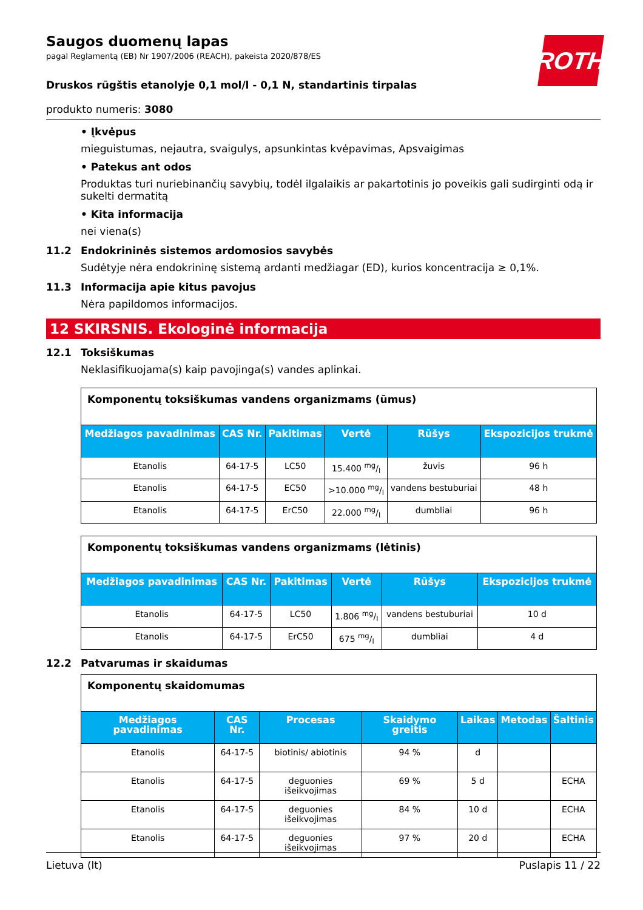ROTH
Saugos duomenų lapas
pagal Reglamentą (EB) Nr 1907/2006 (REACH), pakeista 2020/878/ES
Druskos rūgštis etanolyje 0,1 mol/l - 0,1 N, standartinis tirpalas
produkto numeris: 3080
• Įkvėpus
mieguistumas, nejautra, svaigulys, apsunkintas kvėpavimas, Apsvaigimas
• Patekus ant odos
Produktas turi nuriebinančių savybių, todėl ilgalaikis ar pakartotinis jo poveikis gali sudirginti odą ir sukelti dermatitą
• Kita informacija
nei viena(s)
11.2 Endokrininės sistemos ardomosios savybės
Sudėtyje nėra endokrininę sistemą ardanti medžiagar (ED), kurios koncentracija ≥ 0,1%.
11.3 Informacija apie kitus pavojus
Nėra papildomos informacijos.
12 SKIRSNIS. Ekologinė informacija
12.1 Toksiškumas
Neklasifikuojama(s) kaip pavojinga(s) vandes aplinkai.
| Komponentų toksiškumas vandens organizmams (ūmus) | | | | | |
| --- | --- | --- | --- | --- | --- |
| Medžiagos pavadinimas | CAS Nr. | Pakitimas | Vertė | Rūšys | Ekspozicijos trukmė |
| Etanolis | 64-17-5 | LC50 | 15.400 mg/l | žuvis | 96 h |
| Etanolis | 64-17-5 | EC50 | >10.000 mg/l | vandens bestuburiai | 48 h |
| Etanolis | 64-17-5 | ErC50 | 22.000 mg/l | dumbliai | 96 h |
| Komponentų toksiškumas vandens organizmams (lėtinis) | | | | | |
| --- | --- | --- | --- | --- | --- |
| Medžiagos pavadinimas | CAS Nr. | Pakitimas | Vertė | Rūšys | Ekspozicijos trukmė |
| Etanolis | 64-17-5 | LC50 | 1.806 mg/l | vandens bestuburiai | 10 d |
| Etanolis | 64-17-5 | ErC50 | 675 mg/l | dumbliai | 4 d |
12.2 Patvarumas ir skaidumas
| Komponentų skaidomumas | | | | | | |
| --- | --- | --- | --- | --- | --- | --- |
| Medžiagos pavadinimas | CAS Nr. | Procesas | Skaidymo greitis | Laikas | Metodas | Šaltinis |
| Etanolis | 64-17-5 | biotinis/ abiotinis | 94 % | d | | |
| Etanolis | 64-17-5 | deguonies išeikvojimas | 69 % | 5 d | | ECHA |
| Etanolis | 64-17-5 | deguonies išeikvojimas | 84 % | 10 d | | ECHA |
| Etanolis | 64-17-5 | deguonies išeikvojimas | 97 % | 20 d | | ECHA |
Lietuva (lt) Puslapis 11 / 22